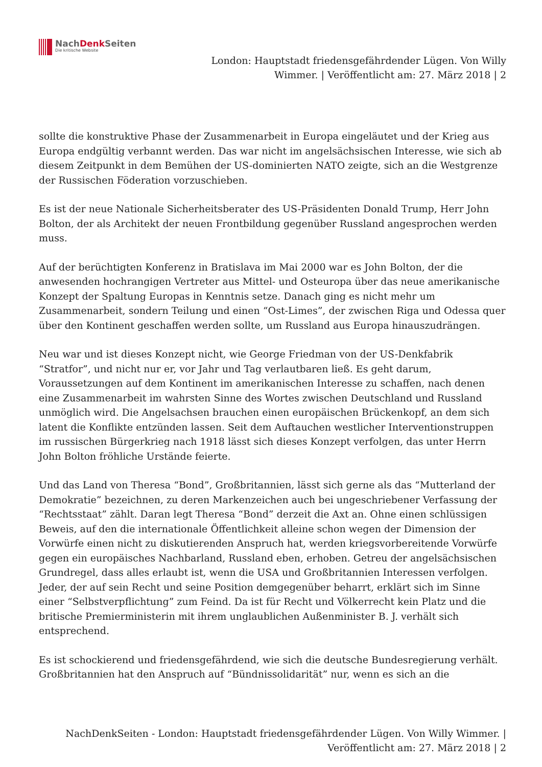NachDenk Seiten
Die kritische Website
London: Hauptstadt friedensgefährdender Lügen. Von Willy Wimmer. | Veröffentlicht am: 27. März 2018 | 2
sollte die konstruktive Phase der Zusammenarbeit in Europa eingeläutet und der Krieg aus Europa endgültig verbannt werden. Das war nicht im angelsächsischen Interesse, wie sich ab diesem Zeitpunkt in dem Bemühen der US-dominierten NATO zeigte, sich an die Westgrenze der Russischen Föderation vorzuschieben.
Es ist der neue Nationale Sicherheitsberater des US-Präsidenten Donald Trump, Herr John Bolton, der als Architekt der neuen Frontbildung gegenüber Russland angesprochen werden muss.
Auf der berüchtigten Konferenz in Bratislava im Mai 2000 war es John Bolton, der die anwesenden hochrangigen Vertreter aus Mittel- und Osteuropa über das neue amerikanische Konzept der Spaltung Europas in Kenntnis setze. Danach ging es nicht mehr um Zusammenarbeit, sondern Teilung und einen “Ost-Limes”, der zwischen Riga und Odessa quer über den Kontinent geschaffen werden sollte, um Russland aus Europa hinauszudrängen.
Neu war und ist dieses Konzept nicht, wie George Friedman von der US-Denkfabrik “Stratfor”, und nicht nur er, vor Jahr und Tag verlautbaren ließ. Es geht darum, Voraussetzungen auf dem Kontinent im amerikanischen Interesse zu schaffen, nach denen eine Zusammenarbeit im wahrsten Sinne des Wortes zwischen Deutschland und Russland unmöglich wird. Die Angelsachsen brauchen einen europäischen Brückenkopf, an dem sich latent die Konflikte entzünden lassen. Seit dem Auftauchen westlicher Interventionstruppen im russischen Bürgerkrieg nach 1918 lässt sich dieses Konzept verfolgen, das unter Herrn John Bolton fröhliche Urstände feierte.
Und das Land von Theresa “Bond”, Großbritannien, lässt sich gerne als das “Mutterland der Demokratie” bezeichnen, zu deren Markenzeichen auch bei ungeschriebener Verfassung der “Rechtsstaat” zählt. Daran legt Theresa “Bond” derzeit die Axt an. Ohne einen schlüssigen Beweis, auf den die internationale Öffentlichkeit alleine schon wegen der Dimension der Vorwürfe einen nicht zu diskutierenden Anspruch hat, werden kriegsvorbereitende Vorwürfe gegen ein europäisches Nachbarland, Russland eben, erhoben. Getreu der angelsächsischen Grundregel, dass alles erlaubt ist, wenn die USA und Großbritannien Interessen verfolgen. Jeder, der auf sein Recht und seine Position demgegenüber beharrt, erklärt sich im Sinne einer “Selbstverpflichtung” zum Feind. Da ist für Recht und Völkerrecht kein Platz und die britische Premierministerin mit ihrem unglaublichen Außenminister B. J. verhält sich entsprechend.
Es ist schockierend und friedensgefährdend, wie sich die deutsche Bundesregierung verhält. Großbritannien hat den Anspruch auf “Bündnissolidarität” nur, wenn es sich an die
NachDenkSeiten - London: Hauptstadt friedensgefährdender Lügen. Von Willy Wimmer. | Veröffentlicht am: 27. März 2018 | 2